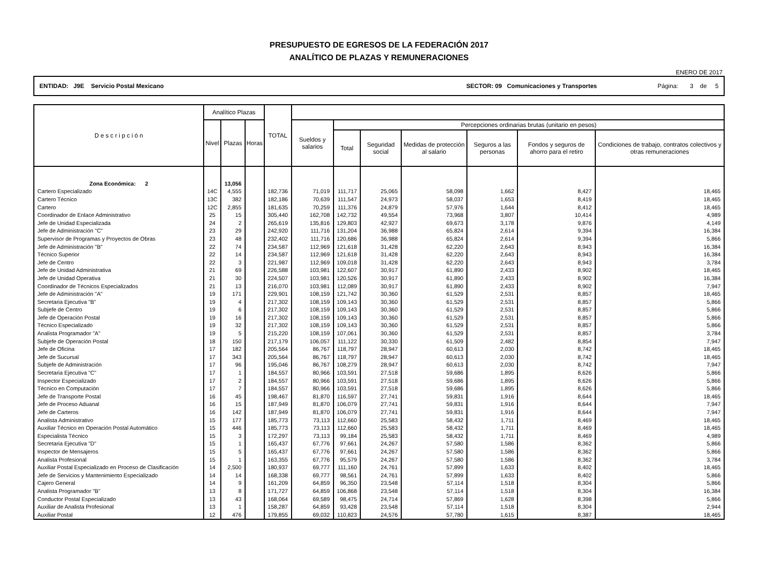PRESUPUESTO DE EGRESOS DE LA FEDERACIÓN 2017
ANALÍTICO DE PLAZAS Y REMUNERACIONES
ENERO DE 2017
ENTIDAD: J9E Servicio Postal Mexicano SECTOR: 09 Comunicaciones y Transportes Página: 3 de 5
| D e s c r i p c i ó n | Analítico Plazas | | | TOTAL | | | | | | | |
| --- | --- | --- | --- | --- | --- | --- | --- | --- | --- | --- | --- |
| | Nivel | Plazas | Horas | | Sueldos y salarios | Percepciones ordinarias brutas (unitario en pesos) | | | | | |
| | | | | | | Total | Seguridad social | Medidas de protección al salario | Seguros a las personas | Fondos y seguros de ahorro para el retiro | Condiciones de trabajo, contratos colectivos y otras remuneraciones |
| Zona Económica: 2 | | 13,056 | | | | | | | | | |
| Cartero Especializado | 14C | 4,555 | | 182,736 | 71,019 | 111,717 | 25,065 | 58,098 | 1,662 | 8,427 | 18,465 |
| Cartero Técnico | 13C | 382 | | 182,186 | 70,639 | 111,547 | 24,973 | 58,037 | 1,653 | 8,419 | 18,465 |
| Cartero | 12C | 2,855 | | 181,635 | 70,259 | 111,376 | 24,879 | 57,976 | 1,644 | 8,412 | 18,465 |
| Coordinador de Enlace Administrativo | 25 | 15 | | 305,440 | 162,708 | 142,732 | 49,554 | 73,968 | 3,807 | 10,414 | 4,989 |
| Jefe de Unidad Especializada | 24 | 2 | | 265,619 | 135,816 | 129,803 | 42,927 | 69,673 | 3,178 | 9,876 | 4,149 |
| Jefe de Administración "C" | 23 | 29 | | 242,920 | 111,716 | 131,204 | 36,988 | 65,824 | 2,614 | 9,394 | 16,384 |
| Supervisor de Programas y Proyectos de Obras | 23 | 48 | | 232,402 | 111,716 | 120,686 | 36,988 | 65,824 | 2,614 | 9,394 | 5,866 |
| Jefe de Administración "B" | 22 | 74 | | 234,587 | 112,969 | 121,618 | 31,428 | 62,220 | 2,643 | 8,943 | 16,384 |
| Técnico Superior | 22 | 14 | | 234,587 | 112,969 | 121,618 | 31,428 | 62,220 | 2,643 | 8,943 | 16,384 |
| Jefe de Centro | 22 | 3 | | 221,987 | 112,969 | 109,018 | 31,428 | 62,220 | 2,643 | 8,943 | 3,784 |
| Jefe de Unidad Administrativa | 21 | 69 | | 226,588 | 103,981 | 122,607 | 30,917 | 61,890 | 2,433 | 8,902 | 18,465 |
| Jefe de Unidad Operativa | 21 | 30 | | 224,507 | 103,981 | 120,526 | 30,917 | 61,890 | 2,433 | 8,902 | 16,384 |
| Coordinador de Técnicos Especializados | 21 | 13 | | 216,070 | 103,981 | 112,089 | 30,917 | 61,890 | 2,433 | 8,902 | 7,947 |
| Jefe de Administración "A" | 19 | 171 | | 229,901 | 108,159 | 121,742 | 30,360 | 61,529 | 2,531 | 8,857 | 18,465 |
| Secretaria Ejecutiva "B" | 19 | 4 | | 217,302 | 108,159 | 109,143 | 30,360 | 61,529 | 2,531 | 8,857 | 5,866 |
| Subjefe de Centro | 19 | 6 | | 217,302 | 108,159 | 109,143 | 30,360 | 61,529 | 2,531 | 8,857 | 5,866 |
| Jefe de Operación Postal | 19 | 16 | | 217,302 | 108,159 | 109,143 | 30,360 | 61,529 | 2,531 | 8,857 | 5,866 |
| Técnico Especializado | 19 | 32 | | 217,302 | 108,159 | 109,143 | 30,360 | 61,529 | 2,531 | 8,857 | 5,866 |
| Analista Programador "A" | 19 | 5 | | 215,220 | 108,159 | 107,061 | 30,360 | 61,529 | 2,531 | 8,857 | 3,784 |
| Subjefe de Operación Postal | 18 | 150 | | 217,179 | 106,057 | 111,122 | 30,330 | 61,509 | 2,482 | 8,854 | 7,947 |
| Jefe de Oficina | 17 | 182 | | 205,564 | 86,767 | 118,797 | 28,947 | 60,613 | 2,030 | 8,742 | 18,465 |
| Jefe de Sucursal | 17 | 343 | | 205,564 | 86,767 | 118,797 | 28,947 | 60,613 | 2,030 | 8,742 | 18,465 |
| Subjefe de Administración | 17 | 96 | | 195,046 | 86,767 | 108,279 | 28,947 | 60,613 | 2,030 | 8,742 | 7,947 |
| Secretaria Ejecutiva "C" | 17 | 1 | | 184,557 | 80,966 | 103,591 | 27,518 | 59,686 | 1,895 | 8,626 | 5,866 |
| Inspector Especializado | 17 | 2 | | 184,557 | 80,966 | 103,591 | 27,518 | 59,686 | 1,895 | 8,626 | 5,866 |
| Técnico en Computación | 17 | 7 | | 184,557 | 80,966 | 103,591 | 27,518 | 59,686 | 1,895 | 8,626 | 5,866 |
| Jefe de Transporte Postal | 16 | 45 | | 198,467 | 81,870 | 116,597 | 27,741 | 59,831 | 1,916 | 8,644 | 18,465 |
| Jefe de Proceso Aduanal | 16 | 15 | | 187,949 | 81,870 | 106,079 | 27,741 | 59,831 | 1,916 | 8,644 | 7,947 |
| Jefe de Carteros | 16 | 142 | | 187,949 | 81,870 | 106,079 | 27,741 | 59,831 | 1,916 | 8,644 | 7,947 |
| Analista Administrativo | 15 | 177 | | 185,773 | 73,113 | 112,660 | 25,583 | 58,432 | 1,711 | 8,469 | 18,465 |
| Auxiliar Técnico en Operación Postal Automático | 15 | 446 | | 185,773 | 73,113 | 112,660 | 25,583 | 58,432 | 1,711 | 8,469 | 18,465 |
| Especialista Técnico | 15 | 3 | | 172,297 | 73,113 | 99,184 | 25,583 | 58,432 | 1,711 | 8,469 | 4,989 |
| Secretaria Ejecutiva "D" | 15 | 1 | | 165,437 | 67,776 | 97,661 | 24,267 | 57,580 | 1,586 | 8,362 | 5,866 |
| Inspector de Mensajeros | 15 | 5 | | 165,437 | 67,776 | 97,661 | 24,267 | 57,580 | 1,586 | 8,362 | 5,866 |
| Analista Profesional | 15 | 1 | | 163,355 | 67,776 | 95,579 | 24,267 | 57,580 | 1,586 | 8,362 | 3,784 |
| Auxiliar Postal Especializado en Proceso de Clasificación | 14 | 2,500 | | 180,937 | 69,777 | 111,160 | 24,761 | 57,899 | 1,633 | 8,402 | 18,465 |
| Jefe de Servicios y Mantenimiento Especializado | 14 | 14 | | 168,338 | 69,777 | 98,561 | 24,761 | 57,899 | 1,633 | 8,402 | 5,866 |
| Cajero General | 14 | 9 | | 161,209 | 64,859 | 96,350 | 23,548 | 57,114 | 1,518 | 8,304 | 5,866 |
| Analista Programador "B" | 13 | 8 | | 171,727 | 64,859 | 106,868 | 23,548 | 57,114 | 1,518 | 8,304 | 16,384 |
| Conductor Postal Especializado | 13 | 43 | | 168,064 | 69,589 | 98,475 | 24,714 | 57,869 | 1,628 | 8,398 | 5,866 |
| Auxiliar de Analista Profesional | 13 | 1 | | 158,287 | 64,859 | 93,428 | 23,548 | 57,114 | 1,518 | 8,304 | 2,944 |
| Auxiliar Postal | 12 | 476 | | 179,855 | 69,032 | 110,823 | 24,576 | 57,780 | 1,615 | 8,387 | 18,465 |